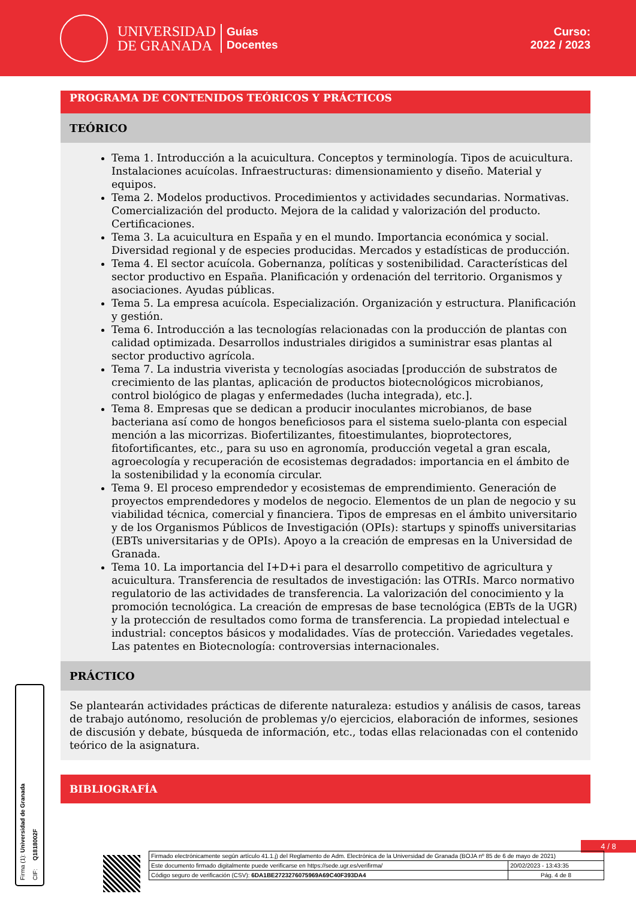UNIVERSIDAD
DE GRANADA
Guías
Docentes
Curso:
2022 / 2023
PROGRAMA DE CONTENIDOS TEÓRICOS Y PRÁCTICOS
TEÓRICO
Tema 1. Introducción a la acuicultura. Conceptos y terminología. Tipos de acuicultura. Instalaciones acuícolas. Infraestructuras: dimensionamiento y diseño. Material y equipos.
Tema 2. Modelos productivos. Procedimientos y actividades secundarias. Normativas. Comercialización del producto. Mejora de la calidad y valorización del producto. Certificaciones.
Tema 3. La acuicultura en España y en el mundo. Importancia económica y social. Diversidad regional y de especies producidas. Mercados y estadísticas de producción.
Tema 4. El sector acuícola. Gobernanza, políticas y sostenibilidad. Características del sector productivo en España. Planificación y ordenación del territorio. Organismos y asociaciones. Ayudas públicas.
Tema 5. La empresa acuícola. Especialización. Organización y estructura. Planificación y gestión.
Tema 6. Introducción a las tecnologías relacionadas con la producción de plantas con calidad optimizada. Desarrollos industriales dirigidos a suministrar esas plantas al sector productivo agrícola.
Tema 7. La industria viverista y tecnologías asociadas [producción de substratos de crecimiento de las plantas, aplicación de productos biotecnológicos microbianos, control biológico de plagas y enfermedades (lucha integrada), etc.].
Tema 8. Empresas que se dedican a producir inoculantes microbianos, de base bacteriana así como de hongos beneficiosos para el sistema suelo-planta con especial mención a las micorrizas. Biofertilizantes, fitoestimulantes, bioprotectores, fitofortificantes, etc., para su uso en agronomía, producción vegetal a gran escala, agroecología y recuperación de ecosistemas degradados: importancia en el ámbito de la sostenibilidad y la economía circular.
Tema 9. El proceso emprendedor y ecosistemas de emprendimiento. Generación de proyectos emprendedores y modelos de negocio. Elementos de un plan de negocio y su viabilidad técnica, comercial y financiera. Tipos de empresas en el ámbito universitario y de los Organismos Públicos de Investigación (OPIs): startups y spinoffs universitarias (EBTs universitarias y de OPIs). Apoyo a la creación de empresas en la Universidad de Granada.
Tema 10. La importancia del I+D+i para el desarrollo competitivo de agricultura y acuicultura. Transferencia de resultados de investigación: las OTRIs. Marco normativo regulatorio de las actividades de transferencia. La valorización del conocimiento y la promoción tecnológica. La creación de empresas de base tecnológica (EBTs de la UGR) y la protección de resultados como forma de transferencia. La propiedad intelectual e industrial: conceptos básicos y modalidades. Vías de protección. Variedades vegetales. Las patentes en Biotecnología: controversias internacionales.
PRÁCTICO
Se plantearán actividades prácticas de diferente naturaleza: estudios y análisis de casos, tareas de trabajo autónomo, resolución de problemas y/o ejercicios, elaboración de informes, sesiones de discusión y debate, búsqueda de información, etc., todas ellas relacionadas con el contenido teórico de la asignatura.
BIBLIOGRAFÍA
Firma (1): Universidad de Granada CIF: Q1818002F
4 / 8
| Firmado electrónicamente según artículo 41.1.j) del Reglamento de Adm. Electrónica de la Universidad de Granada (BOJA nº 85 de 6 de mayo de 2021) | |
| Este documento firmado digitalmente puede verificarse en https://sede.ugr.es/verifirma/ | 20/02/2023 - 13:43:35 |
| Código seguro de verificación (CSV): 6DA1BE2723276075969A69C40F393DA4 | Pág. 4 de 8 |